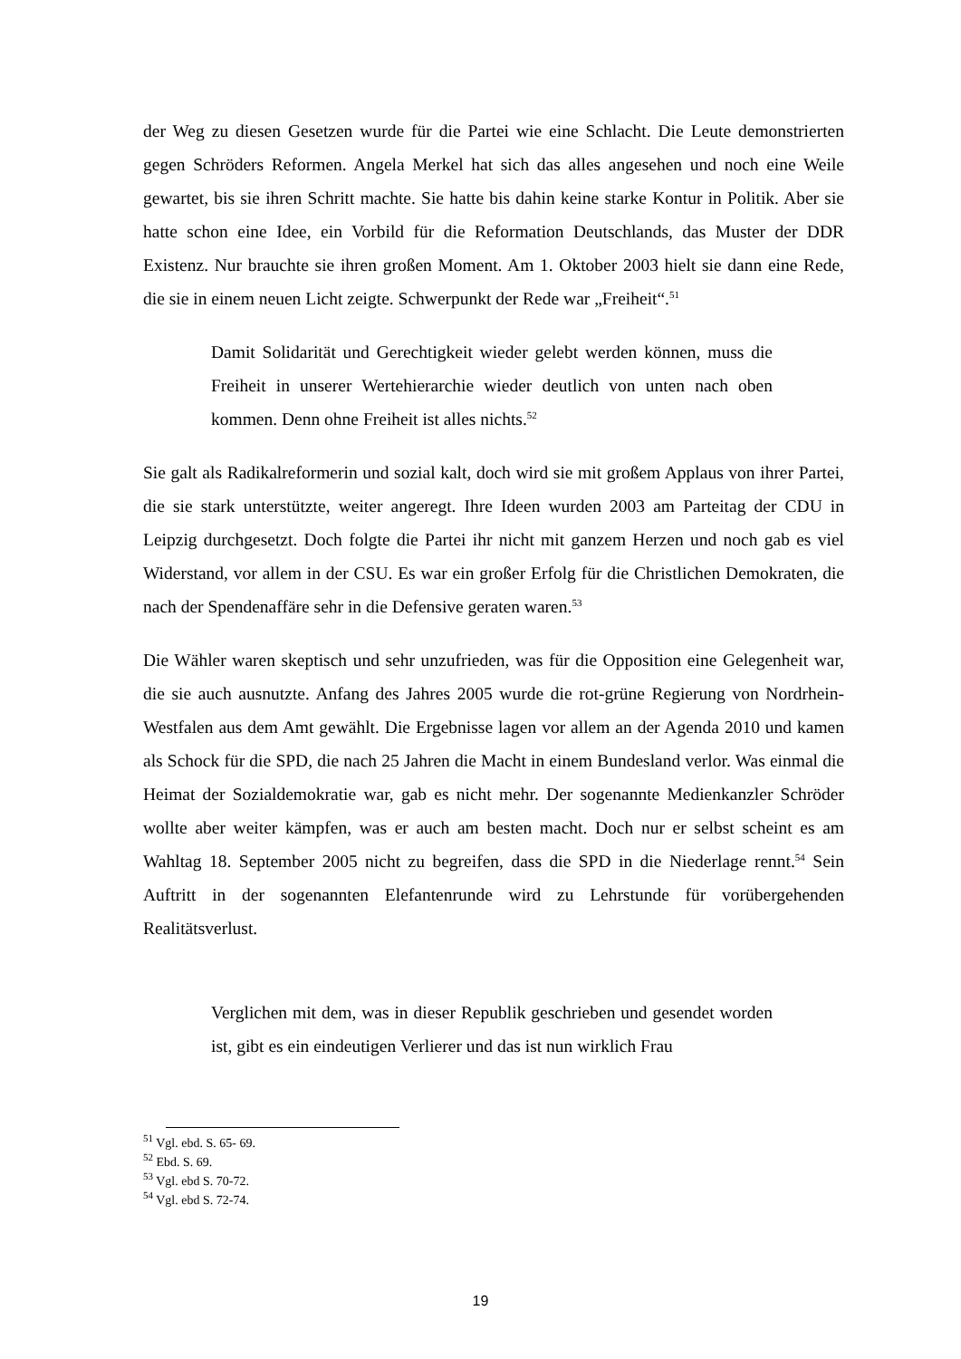der Weg zu diesen Gesetzen wurde für die Partei wie eine Schlacht. Die Leute demonstrierten gegen Schröders Reformen. Angela Merkel hat sich das alles angesehen und noch eine Weile gewartet, bis sie ihren Schritt machte. Sie hatte bis dahin keine starke Kontur in Politik. Aber sie hatte schon eine Idee, ein Vorbild für die Reformation Deutschlands, das Muster der DDR Existenz. Nur brauchte sie ihren großen Moment. Am 1. Oktober 2003 hielt sie dann eine Rede, die sie in einem neuen Licht zeigte. Schwerpunkt der Rede war „Freiheit“.<sup>51</sup>
Damit Solidarität und Gerechtigkeit wieder gelebt werden können, muss die Freiheit in unserer Wertehierarchie wieder deutlich von unten nach oben kommen. Denn ohne Freiheit ist alles nichts.<sup>52</sup>
Sie galt als Radikalreformerin und sozial kalt, doch wird sie mit großem Applaus von ihrer Partei, die sie stark unterstützte, weiter angeregt. Ihre Ideen wurden 2003 am Parteitag der CDU in Leipzig durchgesetzt. Doch folgte die Partei ihr nicht mit ganzem Herzen und noch gab es viel Widerstand, vor allem in der CSU. Es war ein großer Erfolg für die Christlichen Demokraten, die nach der Spendenaffäre sehr in die Defensive geraten waren.<sup>53</sup>
Die Wähler waren skeptisch und sehr unzufrieden, was für die Opposition eine Gelegenheit war, die sie auch ausnutzte. Anfang des Jahres 2005 wurde die rot-grüne Regierung von Nordrhein-Westfalen aus dem Amt gewählt. Die Ergebnisse lagen vor allem an der Agenda 2010 und kamen als Schock für die SPD, die nach 25 Jahren die Macht in einem Bundesland verlor. Was einmal die Heimat der Sozialdemokratie war, gab es nicht mehr. Der sogenannte Medienkanzler Schröder wollte aber weiter kämpfen, was er auch am besten macht. Doch nur er selbst scheint es am Wahltag 18. September 2005 nicht zu begreifen, dass die SPD in die Niederlage rennt.<sup>54</sup> Sein Auftritt in der sogenannten Elefantenrunde wird zu Lehrstunde für vorübergehenden Realitätsverlust.
Verglichen mit dem, was in dieser Republik geschrieben und gesendet worden ist, gibt es ein eindeutigen Verlierer und das ist nun wirklich Frau
<sup>51</sup> Vgl. ebd. S. 65- 69.
<sup>52</sup> Ebd. S. 69.
<sup>53</sup> Vgl. ebd S. 70-72.
<sup>54</sup> Vgl. ebd S. 72-74.
19